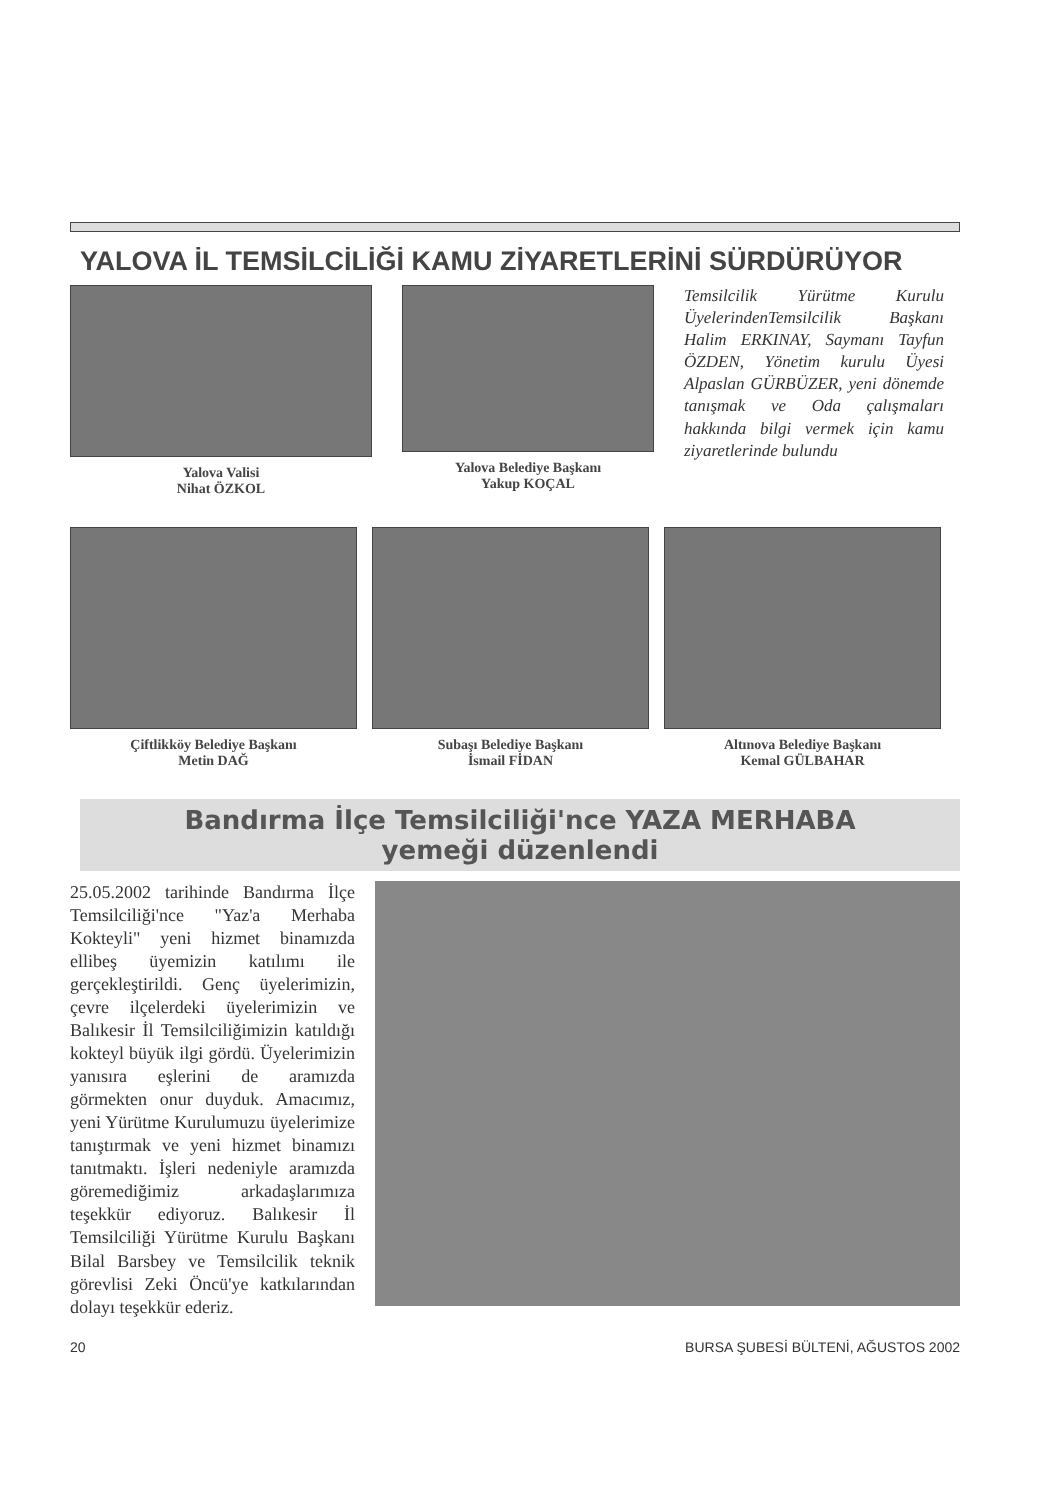YALOVA İL TEMSİLCİLİĞİ KAMU ZİYARETLERİNİ SÜRDÜRÜYOR
Yalova Valisi
Nihat ÖZKOL
Yalova Belediye Başkanı
Yakup KOÇAL
Temsilcilik Yürütme Kurulu ÜyelerindenTemsilcilik Başkanı Halim ERKINAY, Saymanı Tayfun ÖZDEN, Yönetim kurulu Üyesi Alpaslan GÜRBÜZER, yeni dönemde tanışmak ve Oda çalışmaları hakkında bilgi vermek için kamu ziyaretlerinde bulundu
Çiftlikköy Belediye Başkanı
Metin DAĞ
Subaşı Belediye Başkanı
İsmail FİDAN
Altınova Belediye Başkanı
Kemal GÜLBAHAR
Bandırma İlçe Temsilciliği'nce YAZA MERHABA
yemeği düzenlendi
25.05.2002 tarihinde Bandırma İlçe Temsilciliği'nce "Yaz'a Merhaba Kokteyli" yeni hizmet binamızda ellibeş üyemizin katılımı ile gerçekleştirildi. Genç üyelerimizin, çevre ilçelerdeki üyelerimizin ve Balıkesir İl Temsilciliğimizin katıldığı kokteyl büyük ilgi gördü. Üyelerimizin yanısıra eşlerini de aramızda görmekten onur duyduk. Amacımız, yeni Yürütme Kurulumuzu üyelerimize tanıştırmak ve yeni hizmet binamızı tanıtmaktı. İşleri nedeniyle aramızda göremediğimiz arkadaşlarımıza teşekkür ediyoruz. Balıkesir İl Temsilciliği Yürütme Kurulu Başkanı Bilal Barsbey ve Temsilcilik teknik görevlisi Zeki Öncü'ye katkılarından dolayı teşekkür ederiz.
20 BURSA ŞUBESİ BÜLTENİ, AĞUSTOS 2002